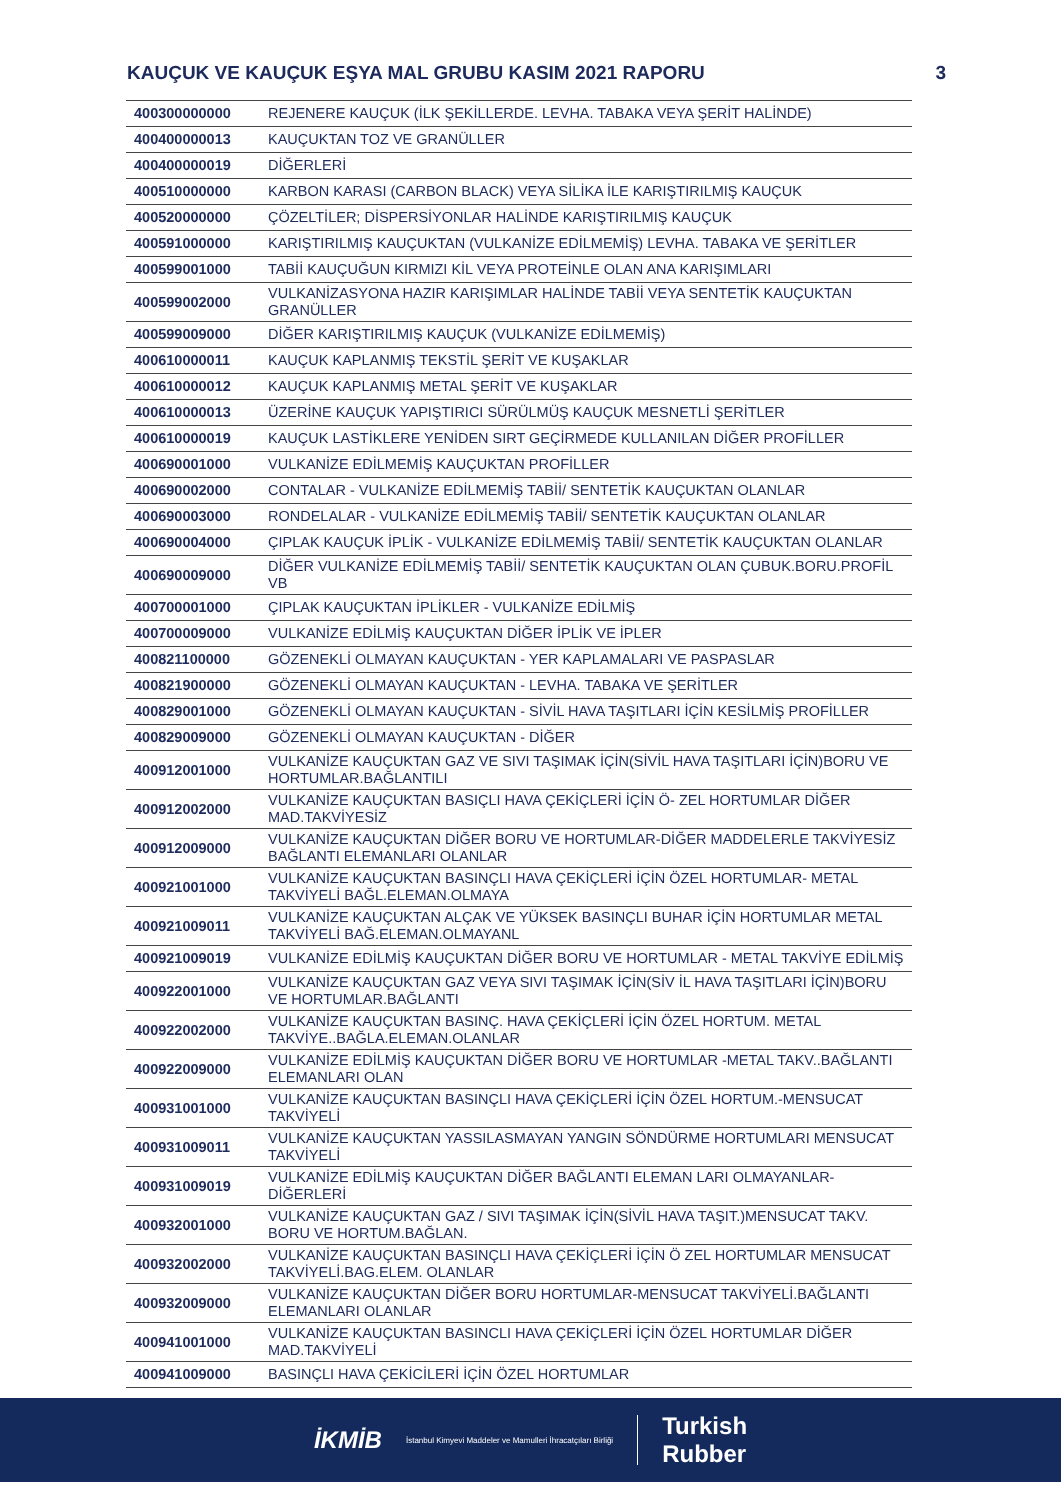KAUÇUK VE KAUÇUK EŞYA MAL GRUBU KASIM 2021 RAPORU 3
| 400300000000 | REJENERE KAUÇUK (İLK ŞEKİLLERDE. LEVHA. TABAKA VEYA ŞERİT HALİNDE) |
| 400400000013 | KAUÇUKTAN TOZ VE GRANÜLLER |
| 400400000019 | DİĞERLERİ |
| 400510000000 | KARBON KARASI (CARBON BLACK) VEYA SİLİKA İLE KARIŞTIRILMIŞ KAUÇUK |
| 400520000000 | ÇÖZELTİLER; DİSPERSİYONLAR HALİNDE KARIŞTIRILMIŞ KAUÇUK |
| 400591000000 | KARIŞTIRILMIŞ KAUÇUKTAN (VULKANİZE EDİLMEMİŞ) LEVHA. TABAKA VE ŞERİTLER |
| 400599001000 | TABİİ KAUÇUĞUN KIRMIZI KİL VEYA PROTEİNLE OLAN ANA KARIŞIMLARI |
| 400599002000 | VULKANİZASYONA HAZIR KARIŞIMLAR HALİNDE TABİİ VEYA SENTETİK KAUÇUKTAN GRANÜLLER |
| 400599009000 | DİĞER KARIŞTIRILMIŞ KAUÇUK (VULKANİZE EDİLMEMİŞ) |
| 400610000011 | KAUÇUK KAPLANMIŞ TEKSTİL ŞERİT VE KUŞAKLAR |
| 400610000012 | KAUÇUK KAPLANMIŞ METAL ŞERİT VE KUŞAKLAR |
| 400610000013 | ÜZERİNE KAUÇUK YAPIŞTIRICI SÜRÜLMÜŞ KAUÇUK MESNETLİ ŞERİTLER |
| 400610000019 | KAUÇUK LASTİKLERE YENİDEN SIRT GEÇİRMEDE KULLANILAN DİĞER PROFİLLER |
| 400690001000 | VULKANİZE EDİLMEMİŞ KAUÇUKTAN PROFİLLER |
| 400690002000 | CONTALAR - VULKANİZE EDİLMEMİŞ TABİİ/ SENTETİK KAUÇUKTAN OLANLAR |
| 400690003000 | RONDELALAR - VULKANİZE EDİLMEMİŞ TABİİ/ SENTETİK KAUÇUKTAN OLANLAR |
| 400690004000 | ÇIPLAK KAUÇUK İPLİK - VULKANİZE EDİLMEMİŞ TABİİ/ SENTETİK KAUÇUKTAN OLANLAR |
| 400690009000 | DİĞER VULKANİZE EDİLMEMİŞ TABİİ/ SENTETİK KAUÇUKTAN OLAN ÇUBUK.BORU.PROFİL VB |
| 400700001000 | ÇIPLAK KAUÇUKTAN İPLİKLER - VULKANİZE EDİLMİŞ |
| 400700009000 | VULKANİZE EDİLMİŞ KAUÇUKTAN DİĞER İPLİK VE İPLER |
| 400821100000 | GÖZENEKLİ OLMAYAN KAUÇUKTAN - YER KAPLAMALARI VE PASPASLAR |
| 400821900000 | GÖZENEKLİ OLMAYAN KAUÇUKTAN - LEVHA. TABAKA VE ŞERİTLER |
| 400829001000 | GÖZENEKLİ OLMAYAN KAUÇUKTAN - SİVİL HAVA TAŞITLARI İÇİN KESİLMİŞ PROFİLLER |
| 400829009000 | GÖZENEKLİ OLMAYAN KAUÇUKTAN - DİĞER |
| 400912001000 | VULKANİZE KAUÇUKTAN GAZ VE SIVI TAŞIMAK İÇİN(SİVİL HAVA TAŞITLARI İÇİN)BORU VE HORTUMLAR.BAĞLANTILI |
| 400912002000 | VULKANİZE KAUÇUKTAN BASIÇLI HAVA ÇEKİÇLERİ İÇİN Ö- ZEL HORTUMLAR DİĞER MAD.TAKVİYESİZ |
| 400912009000 | VULKANİZE KAUÇUKTAN DİĞER BORU VE HORTUMLAR-DİĞER MADDELERLE TAKVİYESİZ BAĞLANTI ELEMANLARI OLANLAR |
| 400921001000 | VULKANİZE KAUÇUKTAN BASINÇLI HAVA ÇEKİÇLERİ İÇİN ÖZEL HORTUMLAR- METAL TAKVİYELİ BAĞL.ELEMAN.OLMAYA |
| 400921009011 | VULKANİZE KAUÇUKTAN ALÇAK VE YÜKSEK BASINÇLI BUHAR İÇİN HORTUMLAR METAL TAKVİYELİ BAĞ.ELEMAN.OLMAYANL |
| 400921009019 | VULKANİZE EDİLMİŞ KAUÇUKTAN DİĞER BORU VE HORTUMLAR - METAL TAKVİYE EDİLMİŞ |
| 400922001000 | VULKANİZE KAUÇUKTAN GAZ VEYA SIVI TAŞIMAK İÇİN(SİV İL HAVA TAŞITLARI İÇİN)BORU VE HORTUMLAR.BAĞLANTI |
| 400922002000 | VULKANİZE KAUÇUKTAN BASINÇ. HAVA ÇEKİÇLERİ İÇİN ÖZEL HORTUM. METAL TAKVİYE..BAĞLA.ELEMAN.OLANLAR |
| 400922009000 | VULKANİZE EDİLMİŞ KAUÇUKTAN DİĞER BORU VE HORTUMLAR -METAL TAKV..BAĞLANTI ELEMANLARI OLAN |
| 400931001000 | VULKANİZE KAUÇUKTAN BASINÇLI HAVA ÇEKİÇLERİ İÇİN ÖZEL HORTUM.-MENSUCAT TAKVİYELİ |
| 400931009011 | VULKANİZE KAUÇUKTAN YASSILASMAYAN YANGIN SÖNDÜRME HORTUMLARI MENSUCAT TAKVİYELİ |
| 400931009019 | VULKANİZE EDİLMİŞ KAUÇUKTAN DİĞER BAĞLANTI ELEMAN LARI OLMAYANLAR-DİĞERLERİ |
| 400932001000 | VULKANİZE KAUÇUKTAN GAZ / SIVI TAŞIMAK İÇİN(SİVİL HAVA TAŞIT.)MENSUCAT TAKV. BORU VE HORTUM.BAĞLAN. |
| 400932002000 | VULKANİZE KAUÇUKTAN BASINÇLI HAVA ÇEKİÇLERİ İÇİN Ö ZEL HORTUMLAR MENSUCAT TAKVİYELİ.BAG.ELEM. OLANLAR |
| 400932009000 | VULKANİZE KAUÇUKTAN DİĞER BORU HORTUMLAR-MENSUCAT TAKVİYELİ.BAĞLANTI ELEMANLARI OLANLAR |
| 400941001000 | VULKANİZE KAUÇUKTAN BASINCLI HAVA ÇEKİÇLERİ İÇİN ÖZEL HORTUMLAR DİĞER MAD.TAKVİYELİ |
| 400941009000 | BASINÇLI HAVA ÇEKİCİLERİ İÇİN ÖZEL HORTUMLAR |
İKMİB İstanbul Kimyevi Maddeler ve Mamulleri İhracatçıları Birliği Turkish
Rubber